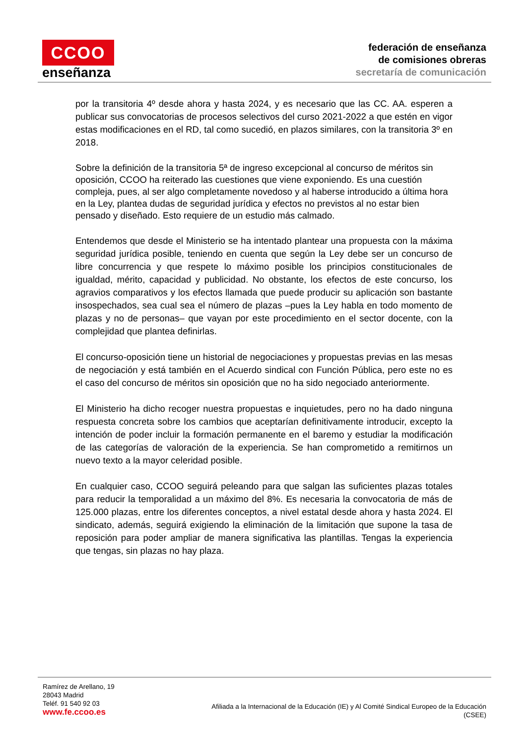CCOO
enseñanza
federación de enseñanza
de comisiones obreras
secretaría de comunicación
por la transitoria 4º desde ahora y hasta 2024, y es necesario que las CC. AA. esperen a publicar sus convocatorias de procesos selectivos del curso 2021-2022 a que estén en vigor estas modificaciones en el RD, tal como sucedió, en plazos similares, con la transitoria 3º en 2018.
Sobre la definición de la transitoria 5ª de ingreso excepcional al concurso de méritos sin oposición, CCOO ha reiterado las cuestiones que viene exponiendo. Es una cuestión compleja, pues, al ser algo completamente novedoso y al haberse introducido a última hora en la Ley, plantea dudas de seguridad jurídica y efectos no previstos al no estar bien pensado y diseñado. Esto requiere de un estudio más calmado.
Entendemos que desde el Ministerio se ha intentado plantear una propuesta con la máxima seguridad jurídica posible, teniendo en cuenta que según la Ley debe ser un concurso de libre concurrencia y que respete lo máximo posible los principios constitucionales de igualdad, mérito, capacidad y publicidad. No obstante, los efectos de este concurso, los agravios comparativos y los efectos llamada que puede producir su aplicación son bastante insospechados, sea cual sea el número de plazas –pues la Ley habla en todo momento de plazas y no de personas– que vayan por este procedimiento en el sector docente, con la complejidad que plantea definirlas.
El concurso-oposición tiene un historial de negociaciones y propuestas previas en las mesas de negociación y está también en el Acuerdo sindical con Función Pública, pero este no es el caso del concurso de méritos sin oposición que no ha sido negociado anteriormente.
El Ministerio ha dicho recoger nuestra propuestas e inquietudes, pero no ha dado ninguna respuesta concreta sobre los cambios que aceptarían definitivamente introducir, excepto la intención de poder incluir la formación permanente en el baremo y estudiar la modificación de las categorías de valoración de la experiencia. Se han comprometido a remitirnos un nuevo texto a la mayor celeridad posible.
En cualquier caso, CCOO seguirá peleando para que salgan las suficientes plazas totales para reducir la temporalidad a un máximo del 8%. Es necesaria la convocatoria de más de 125.000 plazas, entre los diferentes conceptos, a nivel estatal desde ahora y hasta 2024. El sindicato, además, seguirá exigiendo la eliminación de la limitación que supone la tasa de reposición para poder ampliar de manera significativa las plantillas. Tengas la experiencia que tengas, sin plazas no hay plaza.
Ramírez de Arellano, 19
28043 Madrid
Teléf. 91 540 92 03
www.fe.ccoo.es
Afiliada a la Internacional de la Educación (IE) y Al Comité Sindical Europeo de la Educación
(CSEE)